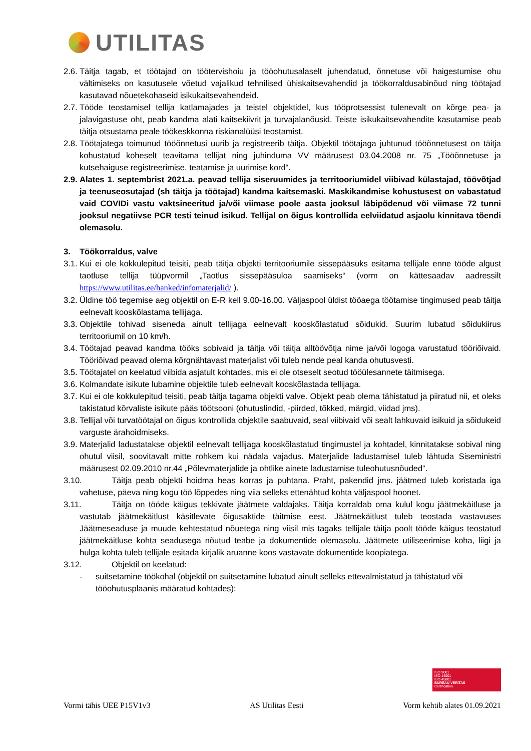UTILITAS
2.6. Täitja tagab, et töötajad on töötervishoiu ja tööohutusalaselt juhendatud, õnnetuse või haigestumise ohu vältimiseks on kasutusele võetud vajalikud tehnilised ühiskaitsevahendid ja töökorraldusabinõud ning töötajad kasutavad nõuetekohaseid isikukaitsevahendeid.
2.7. Tööde teostamisel tellija katlamajades ja teistel objektidel, kus tööprotsessist tulenevalt on kõrge pea- ja jalavigastuse oht, peab kandma alati kaitsekiivrit ja turvajalanõusid. Teiste isikukaitsevahendite kasutamise peab täitja otsustama peale töökeskkonna riskianalüüsi teostamist.
2.8. Töötajatega toimunud tööõnnetusi uurib ja registreerib täitja. Objektil töötajaga juhtunud tööõnnetusest on täitja kohustatud koheselt teavitama tellijat ning juhinduma VV määrusest 03.04.2008 nr. 75 „Tööõnnetuse ja kutsehaiguse registreerimise, teatamise ja uurimise kord“.
2.9. Alates 1. septembrist 2021.a. peavad tellija siseruumides ja territooriumidel viibivad külastajad, töövõtjad ja teenuseosutajad (sh täitja ja töötajad) kandma kaitsemaski. Maskikandmise kohustusest on vabastatud vaid COVIDi vastu vaktsineeritud ja/või viimase poole aasta jooksul läbipõdenud või viimase 72 tunni jooksul negatiivse PCR testi teinud isikud. Tellijal on õigus kontrollida eelviidatud asjaolu kinnitava tõendi olemasolu.
3. Töökorraldus, valve
3.1. Kui ei ole kokkulepitud teisiti, peab täitja objekti territooriumile sissepääsuks esitama tellijale enne tööde algust taotluse tellija tüüpvormil „Taotlus sissepääsuloa saamiseks“ (vorm on kättesaadav aadressilt https://www.utilitas.ee/hanked/infomaterjalid/ ).
3.2. Üldine töö tegemise aeg objektil on E-R kell 9.00-16.00. Väljaspool üldist tööaega töötamise tingimused peab täitja eelnevalt kooskõlastama tellijaga.
3.3. Objektile tohivad siseneda ainult tellijaga eelnevalt kooskõlastatud sõidukid. Suurim lubatud sõidukiirus territooriumil on 10 km/h.
3.4. Töötajad peavad kandma tööks sobivaid ja täitja või täitja alltöövõtja nime ja/või logoga varustatud tööriõivaid. Tööriõivad peavad olema kõrgnähtavast materjalist või tuleb nende peal kanda ohutusvesti.
3.5. Töötajatel on keelatud viibida asjatult kohtades, mis ei ole otseselt seotud tööülesannete täitmisega.
3.6. Kolmandate isikute lubamine objektile tuleb eelnevalt kooskõlastada tellijaga.
3.7. Kui ei ole kokkulepitud teisiti, peab täitja tagama objekti valve. Objekt peab olema tähistatud ja piiratud nii, et oleks takistatud kõrvaliste isikute pääs töötsooni (ohutuslindid, -piirded, tõkked, märgid, viidad jms).
3.8. Tellijal või turvatöötajal on õigus kontrollida objektile saabuvaid, seal viibivaid või sealt lahkuvaid isikuid ja sõidukeid varguste ärahoidmiseks.
3.9. Materjalid ladustatakse objektil eelnevalt tellijaga kooskõlastatud tingimustel ja kohtadel, kinnitatakse sobival ning ohutul viisil, soovitavalt mitte rohkem kui nädala vajadus. Materjalide ladustamisel tuleb lähtuda Siseministri määrusest 02.09.2010 nr.44 „Põlevmaterjalide ja ohtlike ainete ladustamise tuleohutusnõuded“.
3.10. Täitja peab objekti hoidma heas korras ja puhtana. Praht, pakendid jms. jäätmed tuleb koristada iga vahetuse, päeva ning kogu töö lõppedes ning viia selleks ettenähtud kohta väljaspool hoonet.
3.11. Täitja on tööde käigus tekkivate jäätmete valdajaks. Täitja korraldab oma kulul kogu jäätmekäitluse ja vastutab jäätmekäitlust käsitlevate õigusaktide täitmise eest. Jäätmekäitlust tuleb teostada vastavuses Jäätmeseaduse ja muude kehtestatud nõuetega ning viisil mis tagaks tellijale täitja poolt tööde käigus teostatud jäätmekäitluse kohta seadusega nõutud teabe ja dokumentide olemasolu. Jäätmete utiliseerimise koha, liigi ja hulga kohta tuleb tellijale esitada kirjalik aruanne koos vastavate dokumentide koopiatega.
3.12. Objektil on keelatud:
- suitsetamine töökohal (objektil on suitsetamine lubatud ainult selleks ettevalmistatud ja tähistatud või tööohutusplaanis määratud kohtades);
ISO 9001
ISO 14001
ISO 45001
BUREAU VERITAS
Certification
Vormi tähis UEE P15V1v3 AS Utilitas Eesti Vorm kehtib alates 01.09.2021